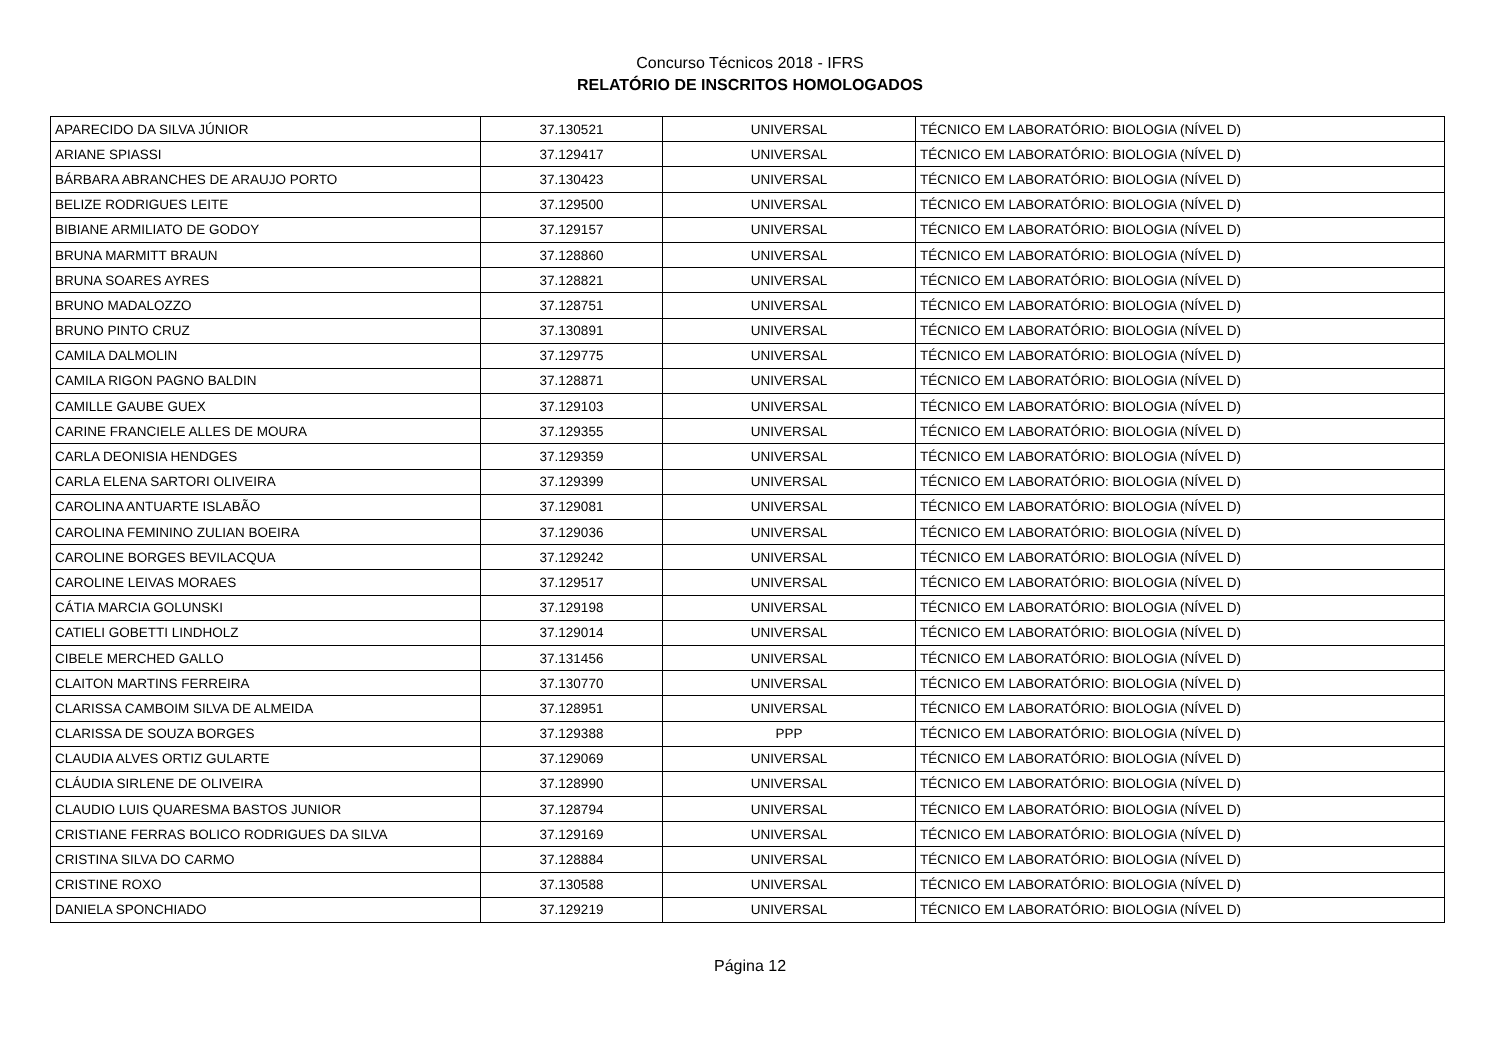Concurso Técnicos 2018 - IFRS
RELATÓRIO DE INSCRITOS HOMOLOGADOS
| APARECIDO DA SILVA JÚNIOR | 37.130521 | UNIVERSAL | TÉCNICO EM LABORATÓRIO: BIOLOGIA (NÍVEL D) |
| ARIANE SPIASSI | 37.129417 | UNIVERSAL | TÉCNICO EM LABORATÓRIO: BIOLOGIA (NÍVEL D) |
| BÁRBARA ABRANCHES DE ARAUJO PORTO | 37.130423 | UNIVERSAL | TÉCNICO EM LABORATÓRIO: BIOLOGIA (NÍVEL D) |
| BELIZE RODRIGUES LEITE | 37.129500 | UNIVERSAL | TÉCNICO EM LABORATÓRIO: BIOLOGIA (NÍVEL D) |
| BIBIANE ARMILIATO DE GODOY | 37.129157 | UNIVERSAL | TÉCNICO EM LABORATÓRIO: BIOLOGIA (NÍVEL D) |
| BRUNA MARMITT BRAUN | 37.128860 | UNIVERSAL | TÉCNICO EM LABORATÓRIO: BIOLOGIA (NÍVEL D) |
| BRUNA SOARES AYRES | 37.128821 | UNIVERSAL | TÉCNICO EM LABORATÓRIO: BIOLOGIA (NÍVEL D) |
| BRUNO MADALOZZO | 37.128751 | UNIVERSAL | TÉCNICO EM LABORATÓRIO: BIOLOGIA (NÍVEL D) |
| BRUNO PINTO CRUZ | 37.130891 | UNIVERSAL | TÉCNICO EM LABORATÓRIO: BIOLOGIA (NÍVEL D) |
| CAMILA DALMOLIN | 37.129775 | UNIVERSAL | TÉCNICO EM LABORATÓRIO: BIOLOGIA (NÍVEL D) |
| CAMILA RIGON PAGNO BALDIN | 37.128871 | UNIVERSAL | TÉCNICO EM LABORATÓRIO: BIOLOGIA (NÍVEL D) |
| CAMILLE GAUBE GUEX | 37.129103 | UNIVERSAL | TÉCNICO EM LABORATÓRIO: BIOLOGIA (NÍVEL D) |
| CARINE FRANCIELE ALLES DE MOURA | 37.129355 | UNIVERSAL | TÉCNICO EM LABORATÓRIO: BIOLOGIA (NÍVEL D) |
| CARLA DEONISIA HENDGES | 37.129359 | UNIVERSAL | TÉCNICO EM LABORATÓRIO: BIOLOGIA (NÍVEL D) |
| CARLA ELENA SARTORI OLIVEIRA | 37.129399 | UNIVERSAL | TÉCNICO EM LABORATÓRIO: BIOLOGIA (NÍVEL D) |
| CAROLINA ANTUARTE ISLABÃO | 37.129081 | UNIVERSAL | TÉCNICO EM LABORATÓRIO: BIOLOGIA (NÍVEL D) |
| CAROLINA FEMININO ZULIAN BOEIRA | 37.129036 | UNIVERSAL | TÉCNICO EM LABORATÓRIO: BIOLOGIA (NÍVEL D) |
| CAROLINE BORGES BEVILACQUA | 37.129242 | UNIVERSAL | TÉCNICO EM LABORATÓRIO: BIOLOGIA (NÍVEL D) |
| CAROLINE LEIVAS MORAES | 37.129517 | UNIVERSAL | TÉCNICO EM LABORATÓRIO: BIOLOGIA (NÍVEL D) |
| CÁTIA MARCIA GOLUNSKI | 37.129198 | UNIVERSAL | TÉCNICO EM LABORATÓRIO: BIOLOGIA (NÍVEL D) |
| CATIELI GOBETTI LINDHOLZ | 37.129014 | UNIVERSAL | TÉCNICO EM LABORATÓRIO: BIOLOGIA (NÍVEL D) |
| CIBELE MERCHED GALLO | 37.131456 | UNIVERSAL | TÉCNICO EM LABORATÓRIO: BIOLOGIA (NÍVEL D) |
| CLAITON MARTINS FERREIRA | 37.130770 | UNIVERSAL | TÉCNICO EM LABORATÓRIO: BIOLOGIA (NÍVEL D) |
| CLARISSA CAMBOIM SILVA DE ALMEIDA | 37.128951 | UNIVERSAL | TÉCNICO EM LABORATÓRIO: BIOLOGIA (NÍVEL D) |
| CLARISSA DE SOUZA BORGES | 37.129388 | PPP | TÉCNICO EM LABORATÓRIO: BIOLOGIA (NÍVEL D) |
| CLAUDIA ALVES ORTIZ GULARTE | 37.129069 | UNIVERSAL | TÉCNICO EM LABORATÓRIO: BIOLOGIA (NÍVEL D) |
| CLÁUDIA SIRLENE DE OLIVEIRA | 37.128990 | UNIVERSAL | TÉCNICO EM LABORATÓRIO: BIOLOGIA (NÍVEL D) |
| CLAUDIO LUIS QUARESMA BASTOS JUNIOR | 37.128794 | UNIVERSAL | TÉCNICO EM LABORATÓRIO: BIOLOGIA (NÍVEL D) |
| CRISTIANE FERRAS BOLICO RODRIGUES DA SILVA | 37.129169 | UNIVERSAL | TÉCNICO EM LABORATÓRIO: BIOLOGIA (NÍVEL D) |
| CRISTINA SILVA DO CARMO | 37.128884 | UNIVERSAL | TÉCNICO EM LABORATÓRIO: BIOLOGIA (NÍVEL D) |
| CRISTINE ROXO | 37.130588 | UNIVERSAL | TÉCNICO EM LABORATÓRIO: BIOLOGIA (NÍVEL D) |
| DANIELA SPONCHIADO | 37.129219 | UNIVERSAL | TÉCNICO EM LABORATÓRIO: BIOLOGIA (NÍVEL D) |
Página 12